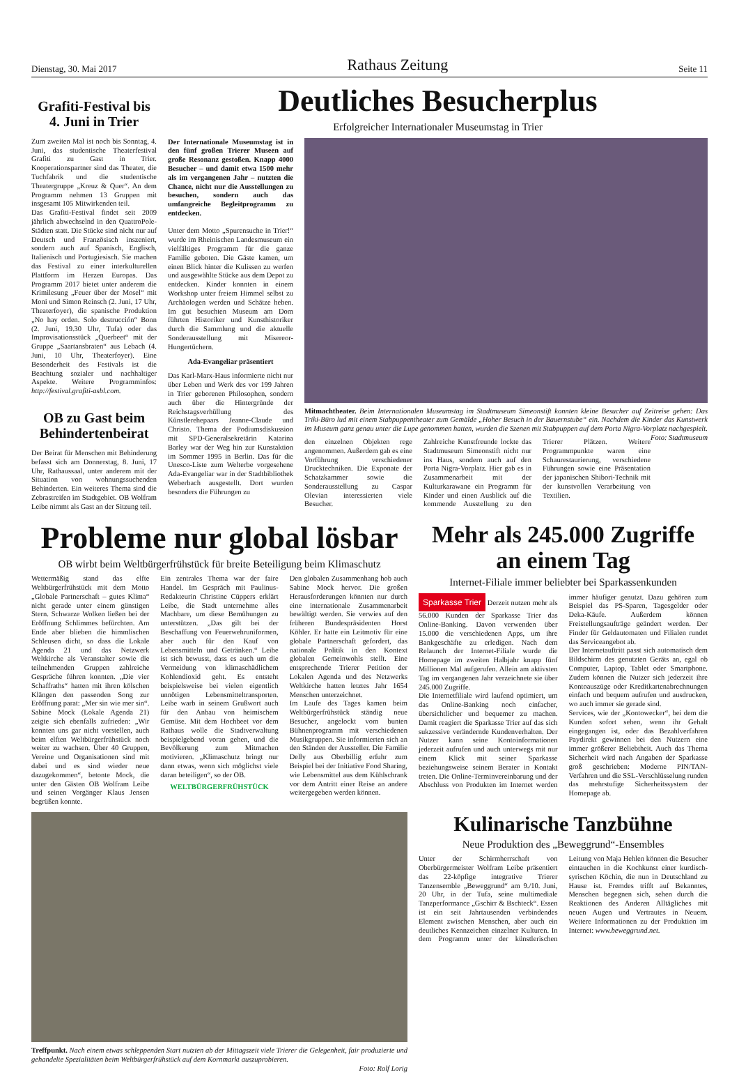Dienstag, 30. Mai 2017 Rathaus Zeitung Seite 11
Grafiti-Festival bis 4. Juni in Trier
Zum zweiten Mal ist noch bis Sonntag, 4. Juni, das studentische Theaterfestival Grafiti zu Gast in Trier. Kooperationspartner sind das Theater, die Tuchfabrik und die studentische Theatergruppe „Kreuz & Quer“. An dem Programm nehmen 13 Gruppen mit insgesamt 105 Mitwirkenden teil.
Das Grafiti-Festival findet seit 2009 jährlich abwechselnd in den QuattroPole-Städten statt. Die Stücke sind nicht nur auf Deutsch und Französisch inszeniert, sondern auch auf Spanisch, Englisch, Italienisch und Portugiesisch. Sie machen das Festival zu einer interkulturellen Plattform im Herzen Europas. Das Programm 2017 bietet unter anderem die Krimilesung „Feuer über der Mosel“ mit Moni und Simon Reinsch (2. Juni, 17 Uhr, Theaterfoyer), die spanische Produktion „No hay orden. Solo destrucción“ Bonn (2. Juni, 19.30 Uhr, Tufa) oder das Improvisationsstück „Querbeet“ mit der Gruppe „Saartansbraten“ aus Lebach (4. Juni, 10 Uhr, Theaterfoyer). Eine Besonderheit des Festivals ist die Beachtung sozialer und nachhaltiger Aspekte. Weitere Programminfos: http://festival.grafiti-asbl.com.
OB zu Gast beim Behindertenbeirat
Der Beirat für Menschen mit Behinderung befasst sich am Donnerstag, 8. Juni, 17 Uhr, Rathaussaal, unter anderem mit der Situation von wohnungssuchenden Behinderten. Ein weiteres Thema sind die Zebrastreifen im Stadtgebiet. OB Wolfram Leibe nimmt als Gast an der Sitzung teil.
Deutliches Besucherplus
Erfolgreicher Internationaler Museumstag in Trier
Der Internationale Museumstag ist in den fünf großen Trierer Museen auf große Resonanz gestoßen. Knapp 4000 Besucher – und damit etwa 1500 mehr als im vergangenen Jahr – nutzten die Chance, nicht nur die Ausstellungen zu besuchen, sondern auch das umfangreiche Begleitprogramm zu entdecken.
Unter dem Motto „Spurensuche in Trier!“ wurde im Rheinischen Landesmuseum ein vielfältiges Programm für die ganze Familie geboten. Die Gäste kamen, um einen Blick hinter die Kulissen zu werfen und ausgewählte Stücke aus dem Depot zu entdecken. Kinder konnten in einem Workshop unter freiem Himmel selbst zu Archäologen werden und Schätze heben. Im gut besuchten Museum am Dom führten Historiker und Kunsthistoriker durch die Sammlung und die aktuelle Sonderausstellung mit Misereor-Hungertüchern.
Ada-Evangeliar präsentiert
Das Karl-Marx-Haus informierte nicht nur über Leben und Werk des vor 199 Jahren in Trier geborenen Philosophen, sondern auch über die Hintergründe der Reichstagsverhüllung des Künstlerehepaars Jeanne-Claude und Christo. Thema der Podiumsdiskussion mit SPD-Generalsekretärin Katarina Barley war der Weg hin zur Kunstaktion im Sommer 1995 in Berlin. Das für die Unesco-Liste zum Welterbe vorgesehene Ada-Evangeliar war in der Stadtbibliothek Weberbach ausgestellt. Dort wurden besonders die Führungen zu
Mitmachtheater. Beim Internationalen Museumstag im Stadtmuseum Simeonstift konnten kleine Besucher auf Zeitreise gehen: Das Triki-Büro lud mit einem Stabpuppentheater zum Gemälde „Hoher Besuch in der Bauernstube“ ein. Nachdem die Kinder das Kunstwerk im Museum ganz genau unter die Lupe genommen hatten, wurden die Szenen mit Stabpuppen auf dem Porta Nigra-Vorplatz nachgespielt. Foto: Stadtmuseum
den einzelnen Objekten rege angenommen. Außerdem gab es eine Vorführung verschiedener Drucktechniken. Die Exponate der Schatzkammer sowie die Sonderausstellung zu Caspar Olevian interessierten viele Besucher.
Zahlreiche Kunstfreunde lockte das Stadtmuseum Simeonstift nicht nur ins Haus, sondern auch auf den Porta Nigra-Vorplatz. Hier gab es in Zusammenarbeit mit der Kulturkarawane ein Programm für Kinder und einen Ausblick auf die kommende Ausstellung zu den Trierer Plätzen. Weitere Programmpunkte waren eine Schaurestaurierung, verschiedene Führungen sowie eine Präsentation der japanischen Shibori-Technik mit der kunstvollen Verarbeitung von Textilien.
Probleme nur global lösbar
OB wirbt beim Weltbürgerfrühstück für breite Beteiligung beim Klimaschutz
Wettermäßig stand das elfte Weltbürgerfrühstück mit dem Motto „Globale Partnerschaft – gutes Klima“ nicht gerade unter einem günstigen Stern. Schwarze Wolken ließen bei der Eröffnung Schlimmes befürchten. Am Ende aber blieben die himmlischen Schleusen dicht, so dass die Lokale Agenda 21 und das Netzwerk Weltkirche als Veranstalter sowie die teilnehmenden Gruppen zahlreiche Gespräche führen konnten. „Die vier Schaffraths“ hatten mit ihren kölschen Klängen den passenden Song zur Eröffnung parat: „Mer sin wie mer sin“. Sabine Mock (Lokale Agenda 21) zeigte sich ebenfalls zufrieden: „Wir konnten uns gar nicht vorstellen, auch beim elften Weltbürgerfrühstück noch weiter zu wachsen. Über 40 Gruppen, Vereine und Organisationen sind mit dabei und es sind wieder neue dazugekommen“, betonte Mock, die unter den Gästen OB Wolfram Leibe und seinen Vorgänger Klaus Jensen begrüßen konnte.
Ein zentrales Thema war der faire Handel. Im Gespräch mit Paulinus-Redakteurin Christine Cüppers erklärt Leibe, die Stadt unternehme alles Machbare, um diese Bemühungen zu unterstützen. „Das gilt bei der Beschaffung von Feuerwehruniformen, aber auch für den Kauf von Lebensmitteln und Getränken.“ Leibe ist sich bewusst, dass es auch um die Vermeidung von klimaschädlichem Kohlendioxid geht. Es entsteht beispielsweise bei vielen eigentlich unnötigen Lebensmitteltransporten. Leibe warb in seinem Grußwort auch für den Anbau von heimischem Gemüse. Mit dem Hochbeet vor dem Rathaus wolle die Stadtverwaltung beispielgebend voran gehen, und die Bevölkerung zum Mitmachen motivieren. „Klimaschutz bringt nur dann etwas, wenn sich möglichst viele daran beteiligen“, so der OB.
WELTBÜRGERFRÜHSTÜCK
Den globalen Zusammenhang hob auch Sabine Mock hervor. Die großen Herausforderungen könnten nur durch eine internationale Zusammenarbeit bewältigt werden. Sie verwies auf den früheren Bundespräsidenten Horst Köhler. Er hatte ein Leitmotiv für eine globale Partnerschaft gefordert, das nationale Politik in den Kontext globalen Gemeinwohls stellt. Eine entsprechende Trierer Petition der Lokalen Agenda und des Netzwerks Weltkirche hatten letztes Jahr 1654 Menschen unterzeichnet.
Im Laufe des Tages kamen beim Weltbürgerfrühstück ständig neue Besucher, angelockt vom bunten Bühnenprogramm mit verschiedenen Musikgruppen. Sie informierten sich an den Ständen der Aussteller. Die Familie Delly aus Oberbillig erfuhr zum Beispiel bei der Initiative Food Sharing, wie Lebensmittel aus dem Kühlschrank vor dem Antritt einer Reise an andere weitergegeben werden können.
Treffpunkt. Nach einem etwas schleppenden Start nutzten ab der Mittagszeit viele Trierer die Gelegenheit, fair produzierte und gehandelte Spezialitäten beim Weltbürgerfrühstück auf dem Kornmarkt auszuprobieren.
Foto: Rolf Lorig
Mehr als 245.000 Zugriffe an einem Tag
Internet-Filiale immer beliebter bei Sparkassenkunden
Sparkasse Trier Derzeit nutzen mehr als 56.000 Kunden der Sparkasse Trier das Online-Banking. Davon verwenden über 15.000 die verschiedenen Apps, um ihre Bankgeschäfte zu erledigen. Nach dem Relaunch der Internet-Filiale wurde die Homepage im zweiten Halbjahr knapp fünf Millionen Mal aufgerufen. Allein am aktivsten Tag im vergangenen Jahr verzeichnete sie über 245.000 Zugriffe.
Die Internetfiliale wird laufend optimiert, um das Online-Banking noch einfacher, übersichtlicher und bequemer zu machen. Damit reagiert die Sparkasse Trier auf das sich sukzessive verändernde Kundenverhalten. Der Nutzer kann seine Kontoinformationen jederzeit aufrufen und auch unterwegs mit nur einem Klick mit seiner Sparkasse beziehungsweise seinem Berater in Kontakt treten. Die Online-Terminvereinbarung und der Abschluss von Produkten im Internet werden immer häufiger genutzt. Dazu gehören zum Beispiel das PS-Sparen, Tagesgelder oder Deka-Käufe. Außerdem können Freistellungsaufträge geändert werden. Der Finder für Geldautomaten und Filialen rundet das Serviceangebot ab.
Der Internetauftritt passt sich automatisch dem Bildschirm des genutzten Geräts an, egal ob Computer, Laptop, Tablet oder Smartphone. Zudem können die Nutzer sich jederzeit ihre Kontoauszüge oder Kreditkartenabrechnungen einfach und bequem aufrufen und ausdrucken, wo auch immer sie gerade sind.
Services, wie der „Kontowecker“, bei dem die Kunden sofort sehen, wenn ihr Gehalt eingegangen ist, oder das Bezahlverfahren Paydirekt gewinnen bei den Nutzern eine immer größerer Beliebtheit. Auch das Thema Sicherheit wird nach Angaben der Sparkasse groß geschrieben: Moderne PIN/TAN-Verfahren und die SSL-Verschlüsselung runden das mehrstufige Sicherheitssystem der Homepage ab.
Kulinarische Tanzbühne
Neue Produktion des „Beweggrund“-Ensembles
Unter der Schirmherrschaft von Oberbürgermeister Wolfram Leibe präsentiert das 22-köpfige integrative Trierer Tanzensemble „Beweggrund“ am 9./10. Juni, 20 Uhr, in der Tufa, seine multimediale Tanzperformance „Gschirr & Bschteck“. Essen ist ein seit Jahrtausenden verbindendes Element zwischen Menschen, aber auch ein deutliches Kennzeichen einzelner Kulturen. In dem Programm unter der künstlerischen Leitung von Maja Hehlen können die Besucher eintauchen in die Kochkunst einer kurdisch-syrischen Köchin, die nun in Deutschland zu Hause ist. Fremdes trifft auf Bekanntes, Menschen begegnen sich, sehen durch die Reaktionen des Anderen Alltägliches mit neuen Augen und Vertrautes in Neuem. Weitere Informationen zu der Produktion im Internet: www.beweggrund.net.